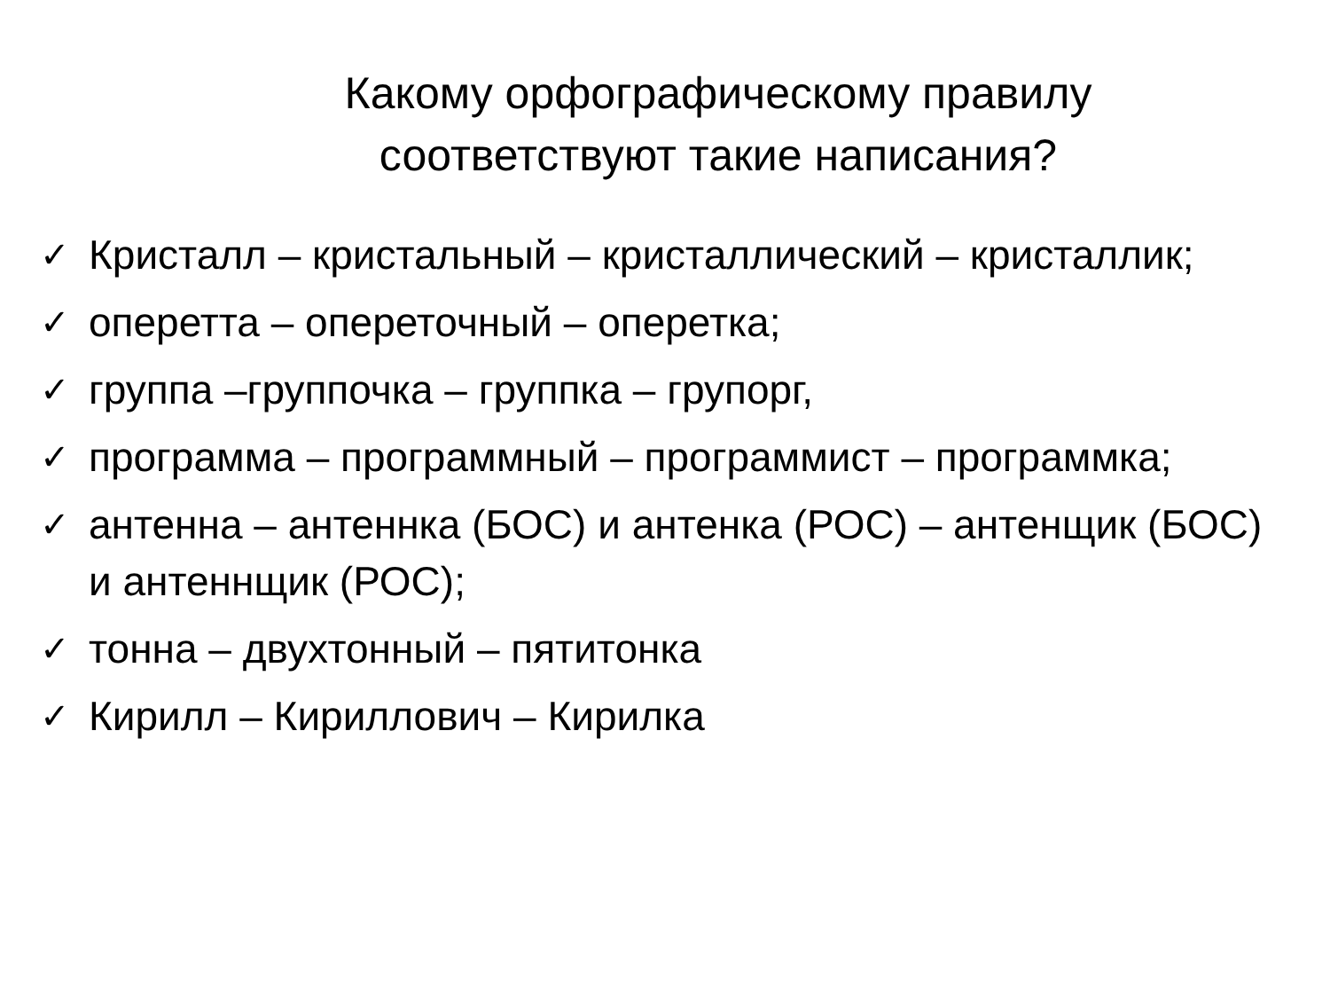Какому орфографическому правилу соответствуют такие написания?
✓ Кристалл – кристальный – кристаллический – кристаллик;
✓ оперетта – опереточный – оперетка;
✓ группа –группочка – группка – групорг,
✓ программа – программный – программист – программка;
✓ антенна – антеннка (БОС) и антенка (РОС) – антенщик (БОС) и антеннщик (РОС);
✓ тонна – двухтонный – пятитонка
✓ Кирилл – Кириллович – Кирилка